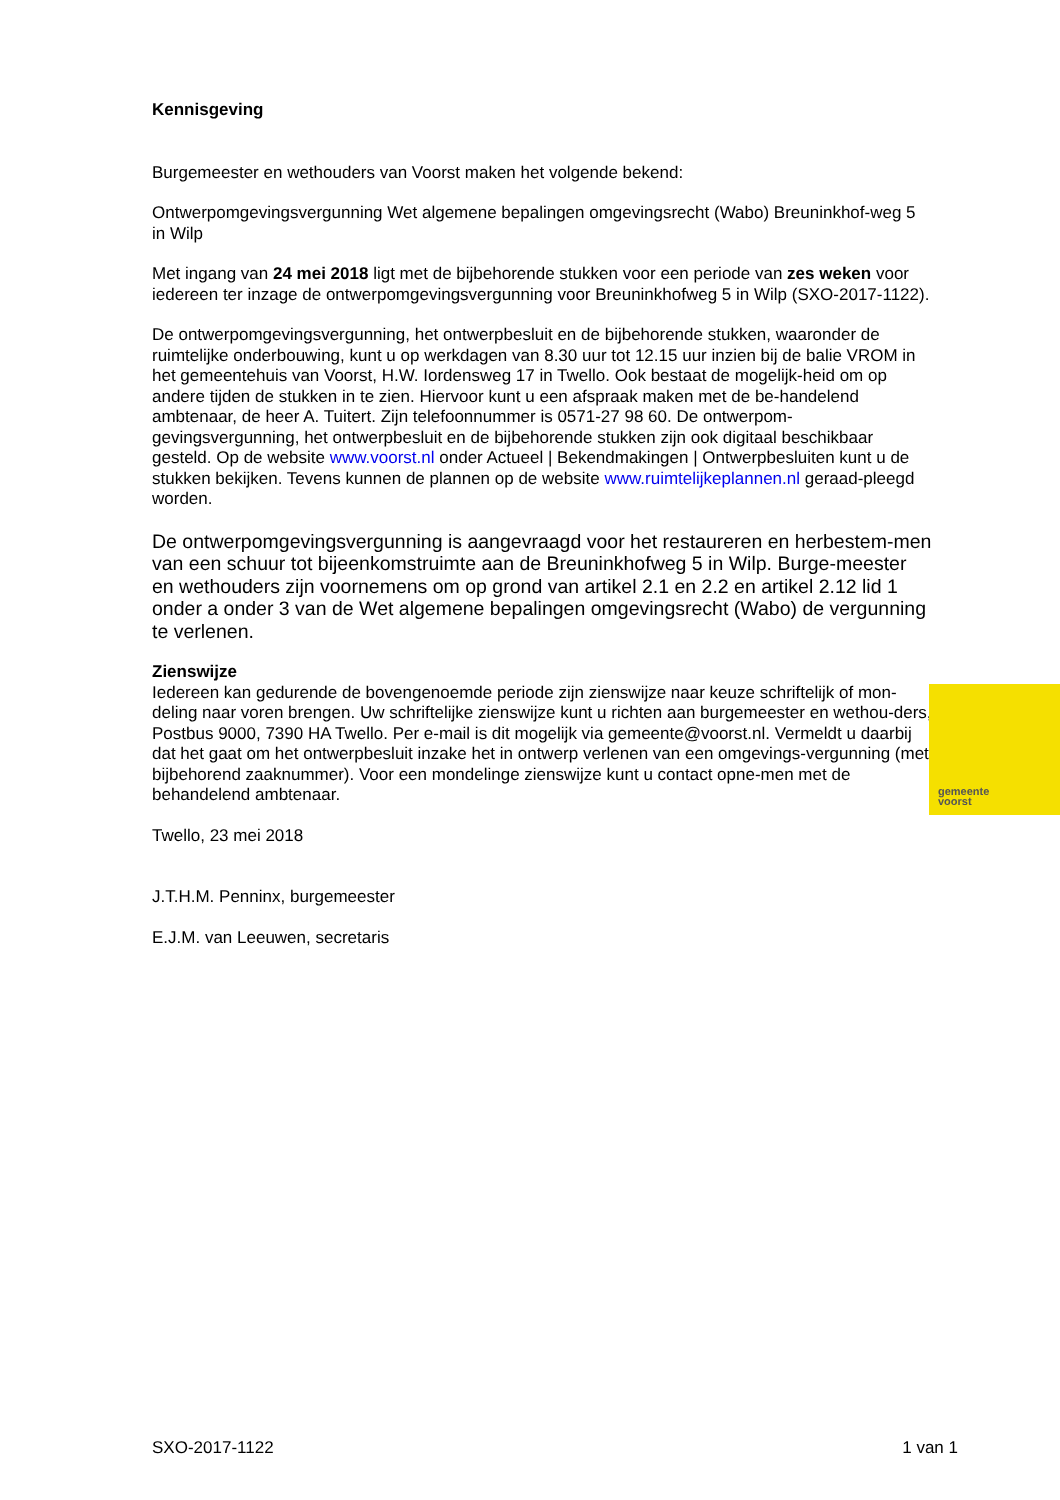Kennisgeving
Burgemeester en wethouders van Voorst maken het volgende bekend:
Ontwerpomgevingsvergunning Wet algemene bepalingen omgevingsrecht (Wabo) Breuninkhof-weg 5 in Wilp
Met ingang van 24 mei 2018 ligt met de bijbehorende stukken voor een periode van zes weken voor iedereen ter inzage de ontwerpomgevingsvergunning voor Breuninkhofweg 5 in Wilp (SXO-2017-1122).
De ontwerpomgevingsvergunning, het ontwerpbesluit en de bijbehorende stukken, waaronder de ruimtelijke onderbouwing, kunt u op werkdagen van 8.30 uur tot 12.15 uur inzien bij de balie VROM in het gemeentehuis van Voorst, H.W. Iordensweg 17 in Twello. Ook bestaat de mogelijk-heid om op andere tijden de stukken in te zien. Hiervoor kunt u een afspraak maken met de be-handelend ambtenaar, de heer A. Tuitert. Zijn telefoonnummer is 0571-27 98 60. De ontwerpom-gevingsvergunning, het ontwerpbesluit en de bijbehorende stukken zijn ook digitaal beschikbaar gesteld. Op de website www.voorst.nl onder Actueel | Bekendmakingen | Ontwerpbesluiten kunt u de stukken bekijken. Tevens kunnen de plannen op de website www.ruimtelijkeplannen.nl geraad-pleegd worden.
De ontwerpomgevingsvergunning is aangevraagd voor het restaureren en herbestem-men van een schuur tot bijeenkomstruimte aan de Breuninkhofweg 5 in Wilp. Burge-meester en wethouders zijn voornemens om op grond van artikel 2.1 en 2.2 en artikel 2.12 lid 1 onder a onder 3 van de Wet algemene bepalingen omgevingsrecht (Wabo) de vergunning te verlenen.
Zienswijze
Iedereen kan gedurende de bovengenoemde periode zijn zienswijze naar keuze schriftelijk of mon-deling naar voren brengen. Uw schriftelijke zienswijze kunt u richten aan burgemeester en wethou-ders, Postbus 9000, 7390 HA Twello. Per e-mail is dit mogelijk via gemeente@voorst.nl. Vermeldt u daarbij dat het gaat om het ontwerpbesluit inzake het in ontwerp verlenen van een omgevings-vergunning (met bijbehorend zaaknummer). Voor een mondelinge zienswijze kunt u contact opne-men met de behandelend ambtenaar.
Twello, 23 mei 2018
J.T.H.M. Penninx, burgemeester
E.J.M. van Leeuwen, secretaris
gemeente
voorst
SXO-2017-1122 1 van 1